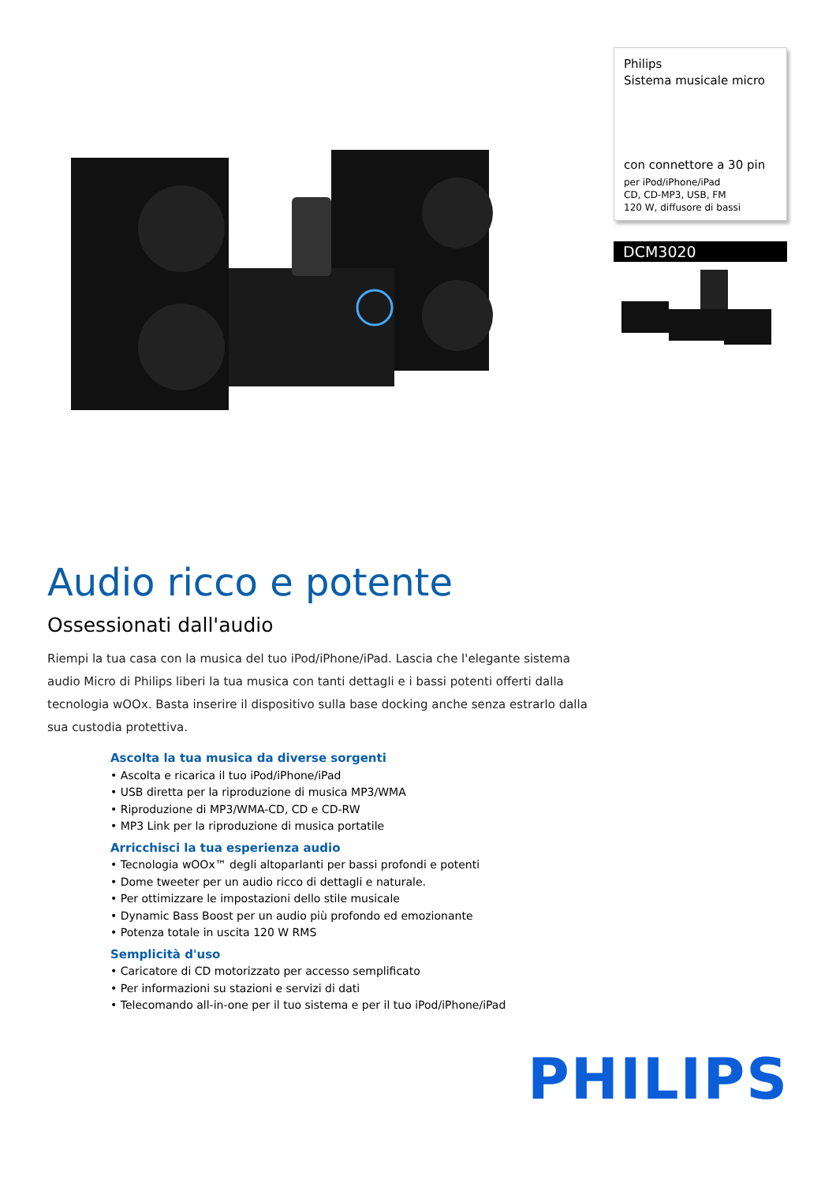Philips
Sistema musicale micro
con connettore a 30 pin
per iPod/iPhone/iPad
CD, CD-MP3, USB, FM
120 W, diffusore di bassi
DCM3020
Audio ricco e potente
Ossessionati dall'audio
Riempi la tua casa con la musica del tuo iPod/iPhone/iPad. Lascia che l'elegante sistema audio Micro di Philips liberi la tua musica con tanti dettagli e i bassi potenti offerti dalla tecnologia wOOx. Basta inserire il dispositivo sulla base docking anche senza estrarlo dalla sua custodia protettiva.
Ascolta la tua musica da diverse sorgenti
• Ascolta e ricarica il tuo iPod/iPhone/iPad
• USB diretta per la riproduzione di musica MP3/WMA
• Riproduzione di MP3/WMA-CD, CD e CD-RW
• MP3 Link per la riproduzione di musica portatile
Arricchisci la tua esperienza audio
• Tecnologia wOOx™ degli altoparlanti per bassi profondi e potenti
• Dome tweeter per un audio ricco di dettagli e naturale.
• Per ottimizzare le impostazioni dello stile musicale
• Dynamic Bass Boost per un audio più profondo ed emozionante
• Potenza totale in uscita 120 W RMS
Semplicità d'uso
• Caricatore di CD motorizzato per accesso semplificato
• Per informazioni su stazioni e servizi di dati
• Telecomando all-in-one per il tuo sistema e per il tuo iPod/iPhone/iPad
PHILIPS